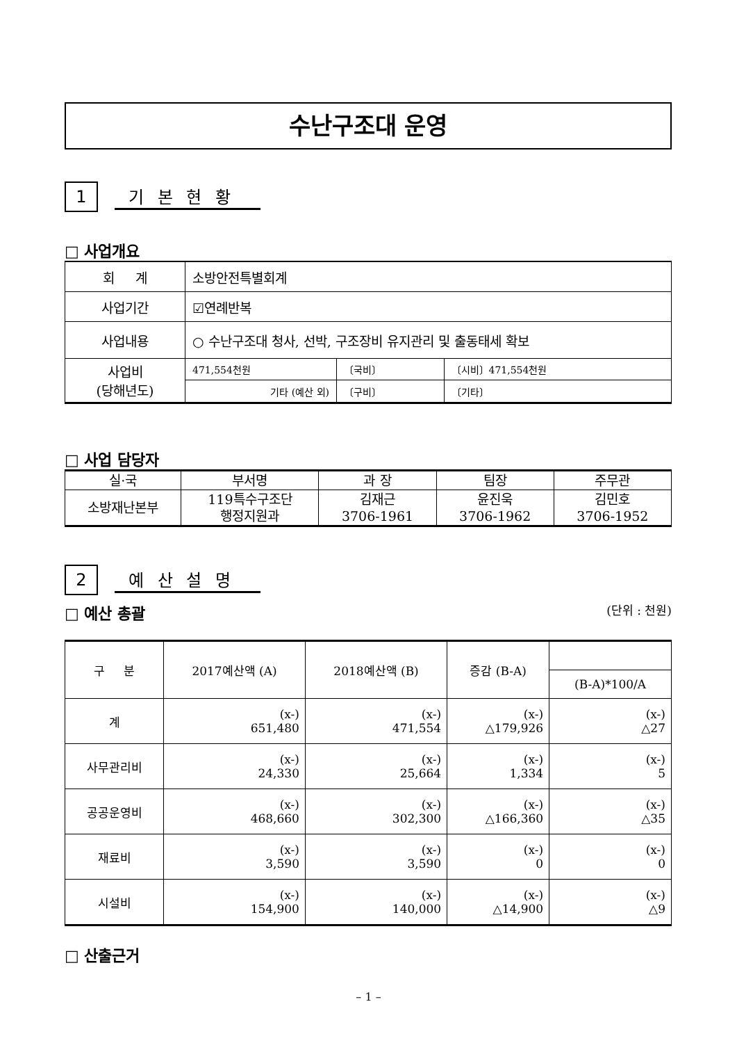수난구조대 운영
1
기 본 현 황
□ 사업개요
| 회 계 | 소방안전특별회계 | | |
| 사업기간 | ☑연례반복 | | |
| 사업내용 | ○ 수난구조대 청사, 선박, 구조장비 유지관리 및 출동태세 확보 | | |
| 사업비 (당해년도) | 471,554천원 | 〔국비〕 | 〔시비〕471,554천원 |
| | 기타 (예산 외) | 〔구비〕 | 〔기타〕 |
□ 사업 담당자
| 실·국 | 부서명 | 과 장 | 팀장 | 주무관 |
| --- | --- | --- | --- | --- |
| 소방재난본부 | 119특수구조단 행정지원과 | 김재근 3706-1961 | 윤진욱 3706-1962 | 김민호 3706-1952 |
2
예 산 설 명
□ 예산 총괄 (단위 : 천원)
| 구 분 | 2017예산액 (A) | 2018예산액 (B) | 증감 (B-A) | |
| --- | --- | --- | --- | --- |
| | | | | (B-A)*100/A |
| 계 | (x-) 651,480 | (x-) 471,554 | (x-) △179,926 | (x-) △27 |
| 사무관리비 | (x-) 24,330 | (x-) 25,664 | (x-) 1,334 | (x-) 5 |
| 공공운영비 | (x-) 468,660 | (x-) 302,300 | (x-) △166,360 | (x-) △35 |
| 재료비 | (x-) 3,590 | (x-) 3,590 | (x-) 0 | (x-) 0 |
| 시설비 | (x-) 154,900 | (x-) 140,000 | (x-) △14,900 | (x-) △9 |
□ 산출근거
– 1 –